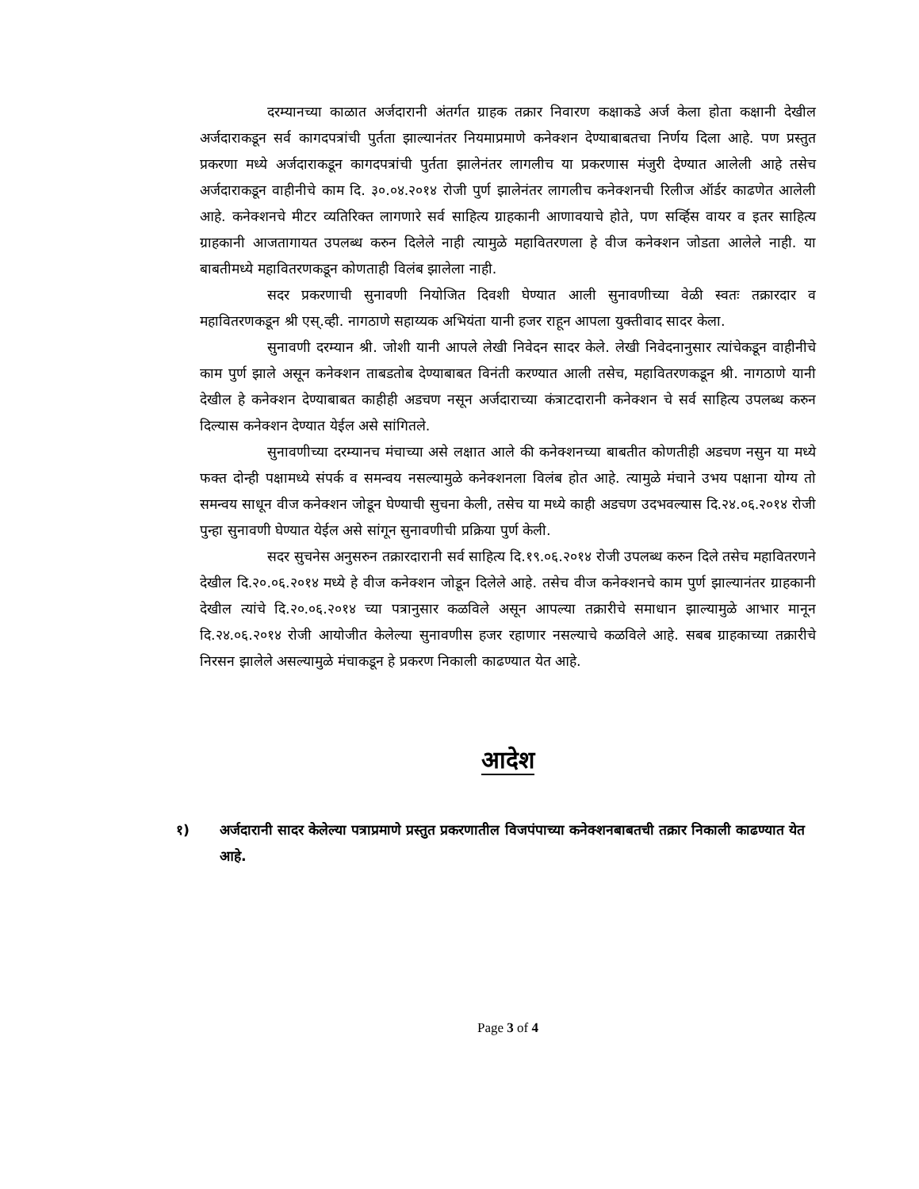दरम्यानच्या काळात अर्जदारानी अंतर्गत ग्राहक तक्रार निवारण कक्षाकडे अर्ज केला होता कक्षानी देखील अर्जदाराकडून सर्व कागदपत्रांची पुर्तता झाल्यानंतर नियमाप्रमाणे कनेक्शन देण्याबाबतचा निर्णय दिला आहे. पण प्रस्तुत प्रकरणा मध्ये अर्जदाराकडून कागदपत्रांची पुर्तता झालेनंतर लागलीच या प्रकरणास मंजुरी देण्यात आलेली आहे तसेच अर्जदाराकडून वाहीनीचे काम दि. ३०.०४.२०१४ रोजी पुर्ण झालेनंतर लागलीच कनेक्शनची रिलीज ऑर्डर काढणेत आलेली आहे. कनेक्शनचे मीटर व्यतिरिक्त लागणारे सर्व साहित्य ग्राहकानी आणावयाचे होते, पण सर्व्हिस वायर व इतर साहित्य ग्राहकानी आजतागायत उपलब्ध करुन दिलेले नाही त्यामुळे महावितरणला हे वीज कनेक्शन जोडता आलेले नाही. या बाबतीमध्ये महावितरणकडून कोणताही विलंब झालेला नाही.
सदर प्रकरणाची सुनावणी नियोजित दिवशी घेण्यात आली सुनावणीच्या वेळी स्वतः तक्रारदार व महावितरणकडून श्री एस्.व्ही. नागठाणे सहाय्यक अभियंता यानी हजर राहून आपला युक्तीवाद सादर केला.
सुनावणी दरम्यान श्री. जोशी यानी आपले लेखी निवेदन सादर केले. लेखी निवेदनानुसार त्यांचेकडून वाहीनीचे काम पुर्ण झाले असून कनेक्शन ताबडतोब देण्याबाबत विनंती करण्यात आली तसेच, महावितरणकडून श्री. नागठाणे यानी देखील हे कनेक्शन देण्याबाबत काहीही अडचण नसून अर्जदाराच्या कंत्राटदारानी कनेक्शन चे सर्व साहित्य उपलब्ध करुन दिल्यास कनेक्शन देण्यात येईल असे सांगितले.
सुनावणीच्या दरम्यानच मंचाच्या असे लक्षात आले की कनेक्शनच्या बाबतीत कोणतीही अडचण नसुन या मध्ये फक्त दोन्ही पक्षामध्ये संपर्क व समन्वय नसल्यामुळे कनेक्शनला विलंब होत आहे. त्यामुळे मंचाने उभय पक्षाना योग्य तो समन्वय साधून वीज कनेक्शन जोडून घेण्याची सुचना केली, तसेच या मध्ये काही अडचण उदभवल्यास दि.२४.०६.२०१४ रोजी पुन्हा सुनावणी घेण्यात येईल असे सांगून सुनावणीची प्रक्रिया पुर्ण केली.
सदर सुचनेस अनुसरुन तक्रारदारानी सर्व साहित्य दि.१९.०६.२०१४ रोजी उपलब्ध करुन दिले तसेच महावितरणने देखील दि.२०.०६.२०१४ मध्ये हे वीज कनेक्शन जोडून दिलेले आहे. तसेच वीज कनेक्शनचे काम पुर्ण झाल्यानंतर ग्राहकानी देखील त्यांचे दि.२०.०६.२०१४ च्या पत्रानुसार कळविले असून आपल्या तक्रारीचे समाधान झाल्यामुळे आभार मानून दि.२४.०६.२०१४ रोजी आयोजीत केलेल्या सुनावणीस हजर रहाणार नसल्याचे कळविले आहे. सबब ग्राहकाच्या तक्रारीचे निरसन झालेले असल्यामुळे मंचाकडून हे प्रकरण निकाली काढण्यात येत आहे.
आदेश
१) अर्जदारानी सादर केलेल्या पत्राप्रमाणे प्रस्तुत प्रकरणातील विजपंपाच्या कनेक्शनबाबतची तक्रार निकाली काढण्यात येत आहे.
Page 3 of 4